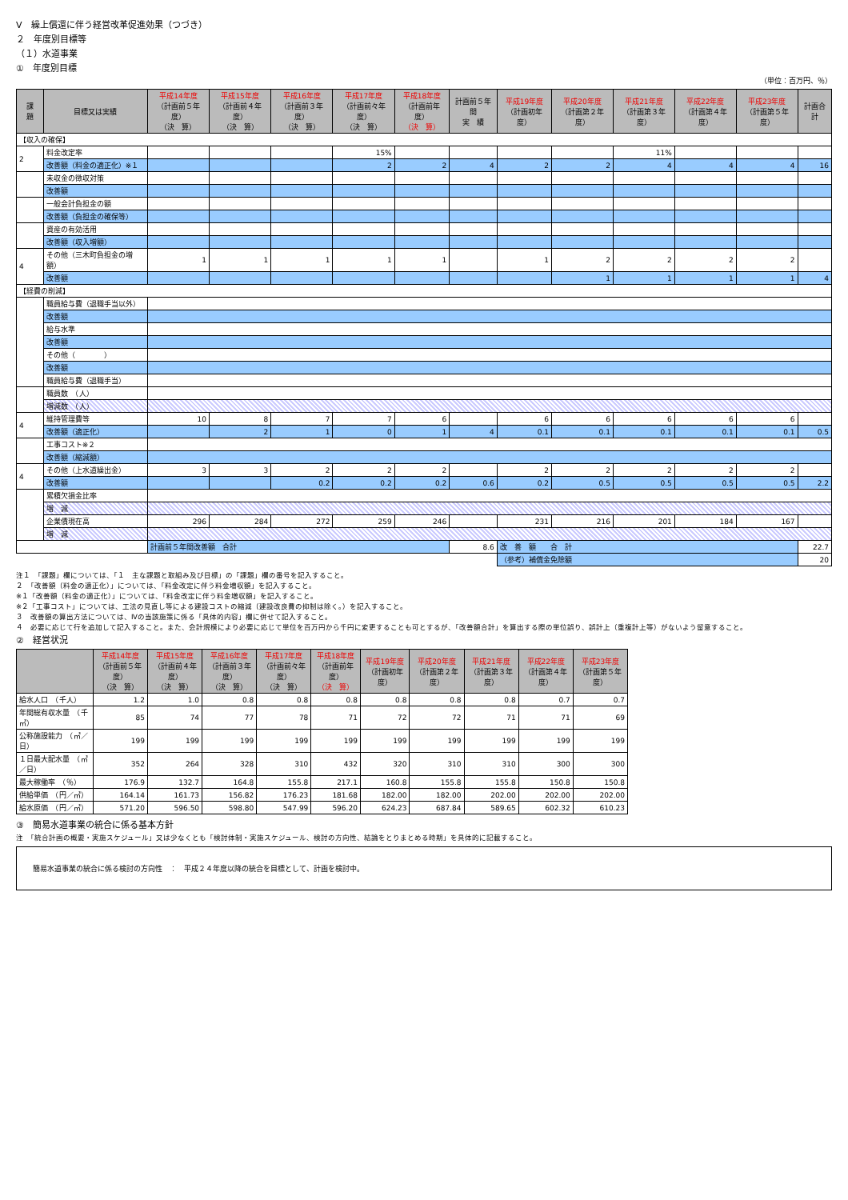Ⅴ　繰上償還に伴う経営改革促進効果（つづき）
２　年度別目標等
（１）水道事業
①　年度別目標
（単位：百万円、％）
| 課 題 | 目標又は実績 | 平成14年度 （計画前５年度） （決 算） | 平成15年度 （計画前４年度） （決 算） | 平成16年度 （計画前３年度） （決 算） | 平成17年度 （計画前々年度） （決 算） | 平成18年度 （計画前年度） （決 算） | 計画前５年間 実 績 | 平成19年度 （計画初年度） | 平成20年度 （計画第２年度） | 平成21年度 （計画第３年度） | 平成22年度 （計画第４年度） | 平成23年度 （計画第５年度） | 計画合計 |
| --- | --- | --- | --- | --- | --- | --- | --- | --- | --- | --- | --- | --- | --- |
| 【収入の確保】 | | | | | | | | | | | | | |
| 2 | 料金改定率 | | | | 15% | | | | | 11% | | | |
| | 改善額（料金の適正化）※１ | | | | 2 | 2 | 4 | 2 | 2 | 4 | 4 | 4 | 16 |
| | 未収金の徴収対策 | | | | | | | | | | | | |
| | 改善額 | | | | | | | | | | | | |
| | 一般会計負担金の額 | | | | | | | | | | | | |
| | 改善額（負担金の確保等） | | | | | | | | | | | | |
| | 資産の有効活用 | | | | | | | | | | | | |
| | 改善額（収入増額） | | | | | | | | | | | | |
| 4 | その他（三木町負担金の増額） | 1 | 1 | 1 | 1 | 1 | | 1 | 2 | 2 | 2 | 2 | |
| | 改善額 | | | | | | | | 1 | 1 | 1 | 1 | 4 |
| 【経費の削減】 | | | | | | | | | | | | | |
| | 職員給与費（退職手当以外） | | | | | | | | | | | | |
| | 改善額 | | | | | | | | | | | | |
| | 給与水準 | | | | | | | | | | | | |
| | 改善額 | | | | | | | | | | | | |
| | その他（ ） | | | | | | | | | | | | |
| | 改善額 | | | | | | | | | | | | |
| | 職員給与費（退職手当） | | | | | | | | | | | | |
| | 職員数 （人） | | | | | | | | | | | | |
| | 増減数 （人） | | | | | | | | | | | | |
| 4 | 維持管理費等 | 10 | 8 | 7 | 7 | 6 | | 6 | 6 | 6 | 6 | 6 | |
| | 改善額（適正化） | | 2 | 1 | 0 | 1 | 4 | 0.1 | 0.1 | 0.1 | 0.1 | 0.1 | 0.5 |
| | 工事コスト※２ | | | | | | | | | | | | |
| | 改善額（縮減額） | | | | | | | | | | | | |
| 4 | その他（上水道繰出金） | 3 | 3 | 2 | 2 | 2 | | 2 | 2 | 2 | 2 | 2 | |
| | 改善額 | | | 0.2 | 0.2 | 0.2 | 0.6 | 0.2 | 0.5 | 0.5 | 0.5 | 0.5 | 2.2 |
| | 累積欠損金比率 | | | | | | | | | | | | |
| | 増 減 | | | | | | | | | | | | |
| | 企業債現在高 | 296 | 284 | 272 | 259 | 246 | | 231 | 216 | 201 | 184 | 167 | |
| | 増 減 | | | | | | | | | | | | |
| | | 計画前５年間改善額 合計 | | | | | 8.6 | 改 善 額 合 計 | | | | | 22.7 |
| | | | | | | | | （参考）補償金免除額 | | | | | 20 |
注１　「課題」欄については、「１　主な課題と取組み及び目標」の「課題」欄の番号を記入すること。
２　「改善額（料金の適正化）」については、「料金改定に伴う料金増収額」を記入すること。
※１「改善額（料金の適正化）」については、「料金改定に伴う料金増収額」を記入すること。
※２「工事コスト」については、工法の見直し等による建設コストの縮減（建設改良費の抑制は除く。）を記入すること。
３　改善額の算出方法については、Ⅳの当該施策に係る「具体的内容」欄に併せて記入すること。
４　必要に応じて行を追加して記入すること。また、会計規模により必要に応じて単位を百万円から千円に変更することも可とするが、「改善額合計」を算出する際の単位誤り、誤計上（重複計上等）がないよう留意すること。
②　経営状況
| | 平成14年度 （計画前５年度） （決 算） | 平成15年度 （計画前４年度） （決 算） | 平成16年度 （計画前３年度） （決 算） | 平成17年度 （計画前々年度） （決 算） | 平成18年度 （計画前年度） （決 算） | 平成19年度 （計画初年度） | 平成20年度 （計画第２年度） | 平成21年度 （計画第３年度） | 平成22年度 （計画第４年度） | 平成23年度 （計画第５年度） |
| --- | --- | --- | --- | --- | --- | --- | --- | --- | --- | --- |
| 給水人口 （千人） | 1.2 | 1.0 | 0.8 | 0.8 | 0.8 | 0.8 | 0.8 | 0.8 | 0.7 | 0.7 |
| 年間総有収水量 （千㎥） | 85 | 74 | 77 | 78 | 71 | 72 | 72 | 71 | 71 | 69 |
| 公称施設能力 （㎥／日） | 199 | 199 | 199 | 199 | 199 | 199 | 199 | 199 | 199 | 199 |
| １日最大配水量 （㎥／日） | 352 | 264 | 328 | 310 | 432 | 320 | 310 | 310 | 300 | 300 |
| 最大稼働率 （％） | 176.9 | 132.7 | 164.8 | 155.8 | 217.1 | 160.8 | 155.8 | 155.8 | 150.8 | 150.8 |
| 供給単価 （円／㎥） | 164.14 | 161.73 | 156.82 | 176.23 | 181.68 | 182.00 | 182.00 | 202.00 | 202.00 | 202.00 |
| 給水原価 （円／㎥） | 571.20 | 596.50 | 598.80 | 547.99 | 596.20 | 624.23 | 687.84 | 589.65 | 602.32 | 610.23 |
③　簡易水道事業の統合に係る基本方針
注　「統合計画の概要・実施スケジュール」又は少なくとも「検討体制・実施スケジュール、検討の方向性、結論をとりまとめる時期」を具体的に記載すること。
簡易水道事業の統合に係る検討の方向性　：　平成２４年度以降の統合を目標として、計画を検討中。